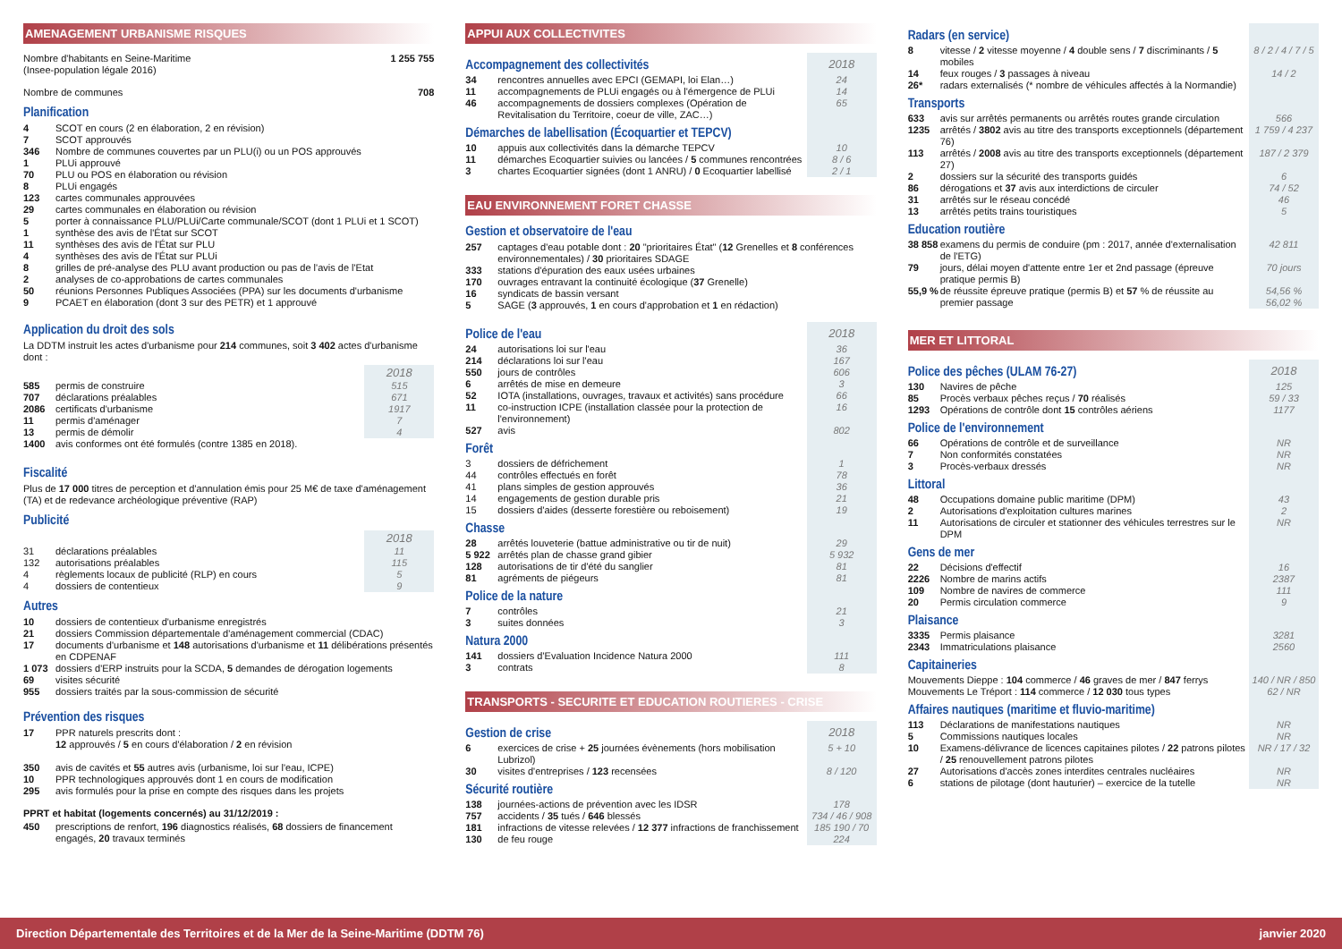AMENAGEMENT URBANISME RISQUES
| Nombre d'habitants en Seine-Maritime (Insee-population légale 2016) | 1 255 755 |
| Nombre de communes | 708 |
Planification
| 4 | SCOT en cours (2 en élaboration, 2 en révision) |
| 7 | SCOT approuvés |
| 346 | Nombre de communes couvertes par un PLU(i) ou un POS approuvés |
| 1 | PLUi approuvé |
| 70 | PLU ou POS en élaboration ou révision |
| 8 | PLUi engagés |
| 123 | cartes communales approuvées |
| 29 | cartes communales en élaboration ou révision |
| 5 | porter à connaissance PLU/PLUi/Carte communale/SCOT (dont 1 PLUi et 1 SCOT) |
| 1 | synthèse des avis de l'État sur SCOT |
| 11 | synthèses des avis de l'État sur PLU |
| 4 | synthèses des avis de l'État sur PLUi |
| 8 | grilles de pré-analyse des PLU avant production ou pas de l'avis de l'Etat |
| 2 | analyses de co-approbations de cartes communales |
| 50 | réunions Personnes Publiques Associées (PPA) sur les documents d'urbanisme |
| 9 | PCAET en élaboration (dont 3 sur des PETR) et 1 approuvé |
Application du droit des sols
La DDTM instruit les actes d'urbanisme pour 214 communes, soit 3 402 actes d'urbanisme dont :
| | | 2018 |
| 585 | permis de construire | 515 |
| 707 | déclarations préalables | 671 |
| 2086 | certificats d'urbanisme | 1917 |
| 11 | permis d'aménager | 7 |
| 13 | permis de démolir | 4 |
| 1400 | avis conformes ont été formulés (contre 1385 en 2018). | |
Fiscalité
Plus de 17 000 titres de perception et d'annulation émis pour 25 M€ de taxe d'aménagement (TA) et de redevance archéologique préventive (RAP)
Publicité
| | | 2018 |
| 31 | déclarations préalables | 11 |
| 132 | autorisations préalables | 115 |
| 4 | règlements locaux de publicité (RLP) en cours | 5 |
| 4 | dossiers de contentieux | 9 |
Autres
| 10 | dossiers de contentieux d'urbanisme enregistrés |
| 21 | dossiers Commission départementale d'aménagement commercial (CDAC) |
| 17 | documents d'urbanisme et 148 autorisations d'urbanisme et 11 délibérations présentés en CDPENAF |
| 1 073 | dossiers d'ERP instruits pour la SCDA, 5 demandes de dérogation logements |
| 69 | visites sécurité |
| 955 | dossiers traités par la sous-commission de sécurité |
Prévention des risques
| 17 | PPR naturels prescrits dont : 12 approuvés / 5 en cours d'élaboration / 2 en révision |
| 350 | avis de cavités et 55 autres avis (urbanisme, loi sur l'eau, ICPE) |
| 10 | PPR technologiques approuvés dont 1 en cours de modification |
| 295 | avis formulés pour la prise en compte des risques dans les projets |
PPRT et habitat (logements concernés) au 31/12/2019 :
| 450 | prescriptions de renfort, 196 diagnostics réalisés, 68 dossiers de financement engagés, 20 travaux terminés |
APPUI AUX COLLECTIVITES
| Accompagnement des collectivités | | 2018 |
| 34 | rencontres annuelles avec EPCI (GEMAPI, loi Elan…) | 24 |
| 11 | accompagnements de PLUi engagés ou à l'émergence de PLUi | 14 |
| 46 | accompagnements de dossiers complexes (Opération de Revitalisation du Territoire, coeur de ville, ZAC…) | 65 |
| Démarches de labellisation (Écoquartier et TEPCV) | | |
| 10 | appuis aux collectivités dans la démarche TEPCV | 10 |
| 11 | démarches Ecoquartier suivies ou lancées / 5 communes rencontrées | 8 / 6 |
| 3 | chartes Ecoquartier signées (dont 1 ANRU) / 0 Ecoquartier labellisé | 2 / 1 |
EAU ENVIRONNEMENT FORET CHASSE
Gestion et observatoire de l'eau
| 257 | captages d'eau potable dont : 20 "prioritaires État" ( 12 Grenelles et 8 conférences environnementales) / 30 prioritaires SDAGE |
| 333 | stations d'épuration des eaux usées urbaines |
| 170 | ouvrages entravant la continuité écologique ( 37 Grenelle) |
| 16 | syndicats de bassin versant |
| 5 | SAGE ( 3 approuvés, 1 en cours d'approbation et 1 en rédaction) |
| Police de l'eau | | 2018 |
| 24 | autorisations loi sur l'eau | 36 |
| 214 | déclarations loi sur l'eau | 167 |
| 550 | jours de contrôles | 606 |
| 6 | arrêtés de mise en demeure | 3 |
| 52 | IOTA (installations, ouvrages, travaux et activités) sans procédure | 66 |
| 11 | co-instruction ICPE (installation classée pour la protection de l'environnement) | 16 |
| 527 | avis | 802 |
| Forêt | | |
| 3 | dossiers de défrichement | 1 |
| 44 | contrôles effectués en forêt | 78 |
| 41 | plans simples de gestion approuvés | 36 |
| 14 | engagements de gestion durable pris | 21 |
| 15 | dossiers d'aides (desserte forestière ou reboisement) | 19 |
| Chasse | | |
| 28 | arrêtés louveterie (battue administrative ou tir de nuit) | 29 |
| 5 922 | arrêtés plan de chasse grand gibier | 5 932 |
| 128 | autorisations de tir d'été du sanglier | 81 |
| 81 | agréments de piégeurs | 81 |
| Police de la nature | | |
| 7 | contrôles | 21 |
| 3 | suites données | 3 |
| Natura 2000 | | |
| 141 | dossiers d'Evaluation Incidence Natura 2000 | 111 |
| 3 | contrats | 8 |
TRANSPORTS - SECURITE ET EDUCATION ROUTIERES - CRISE
| Gestion de crise | | 2018 |
| 6 | exercices de crise + 25 journées évènements (hors mobilisation Lubrizol) | 5 + 10 |
| 30 | visites d'entreprises / 123 recensées | 8 / 120 |
| Sécurité routière | | |
| 138 | journées-actions de prévention avec les IDSR | 178 |
| 757 | accidents / 35 tués / 646 blessés | 734 / 46 / 908 |
| 181 130 | infractions de vitesse relevées / 12 377 infractions de franchissement de feu rouge | 185 190 / 70 224 |
| Radars (en service) | | |
| 8 | vitesse / 2 vitesse moyenne / 4 double sens / 7 discriminants / 5 mobiles | 8 / 2 / 4 / 7 / 5 |
| 14 | feux rouges / 3 passages à niveau | 14 / 2 |
| 26* | radars externalisés (* nombre de véhicules affectés à la Normandie) | |
| Transports | | |
| 633 | avis sur arrêtés permanents ou arrêtés routes grande circulation | 566 |
| 1235 | arrêtés / 3802 avis au titre des transports exceptionnels (département 76) | 1 759 / 4 237 |
| 113 | arrêtés / 2008 avis au titre des transports exceptionnels (département 27) | 187 / 2 379 |
| 2 | dossiers sur la sécurité des transports guidés | 6 |
| 86 | dérogations et 37 avis aux interdictions de circuler | 74 / 52 |
| 31 | arrêtés sur le réseau concédé | 46 |
| 13 | arrêtés petits trains touristiques | 5 |
| Education routière | | |
| 38 858 | examens du permis de conduire (pm : 2017, année d'externalisation de l'ETG) | 42 811 |
| 79 | jours, délai moyen d'attente entre 1er et 2nd passage (épreuve pratique permis B) | 70 jours |
| 55,9 % | de réussite épreuve pratique (permis B) et 57 % de réussite au premier passage | 54,56 % 56,02 % |
MER ET LITTORAL
| Police des pêches (ULAM 76-27) | | 2018 |
| 130 | Navires de pêche | 125 |
| 85 | Procès verbaux pêches reçus / 70 réalisés | 59 / 33 |
| 1293 | Opérations de contrôle dont 15 contrôles aériens | 1177 |
| Police de l'environnement | | |
| 66 | Opérations de contrôle et de surveillance | NR |
| 7 | Non conformités constatées | NR |
| 3 | Procès-verbaux dressés | NR |
| Littoral | | |
| 48 | Occupations domaine public maritime (DPM) | 43 |
| 2 | Autorisations d'exploitation cultures marines | 2 |
| 11 | Autorisations de circuler et stationner des véhicules terrestres sur le DPM | NR |
| Gens de mer | | |
| 22 | Décisions d'effectif | 16 |
| 2226 | Nombre de marins actifs | 2387 |
| 109 | Nombre de navires de commerce | 111 |
| 20 | Permis circulation commerce | 9 |
| Plaisance | | |
| 3335 | Permis plaisance | 3281 |
| 2343 | Immatriculations plaisance | 2560 |
| Capitaineries | | |
| Mouvements Dieppe : 104 commerce / 46 graves de mer / 847 ferrys | | 140 / NR / 850 |
| Mouvements Le Tréport : 114 commerce / 12 030 tous types | | 62 / NR |
| Affaires nautiques (maritime et fluvio-maritime) | | |
| 113 | Déclarations de manifestations nautiques | NR |
| 5 | Commissions nautiques locales | NR |
| 10 | Examens-délivrance de licences capitaines pilotes / 22 patrons pilotes / 25 renouvellement patrons pilotes | NR / 17 / 32 |
| 27 | Autorisations d'accès zones interdites centrales nucléaires | NR |
| 6 | stations de pilotage (dont hauturier) – exercice de la tutelle | NR |
Direction Départementale des Territoires et de la Mer de la Seine-Maritime (DDTM 76) janvier 2020